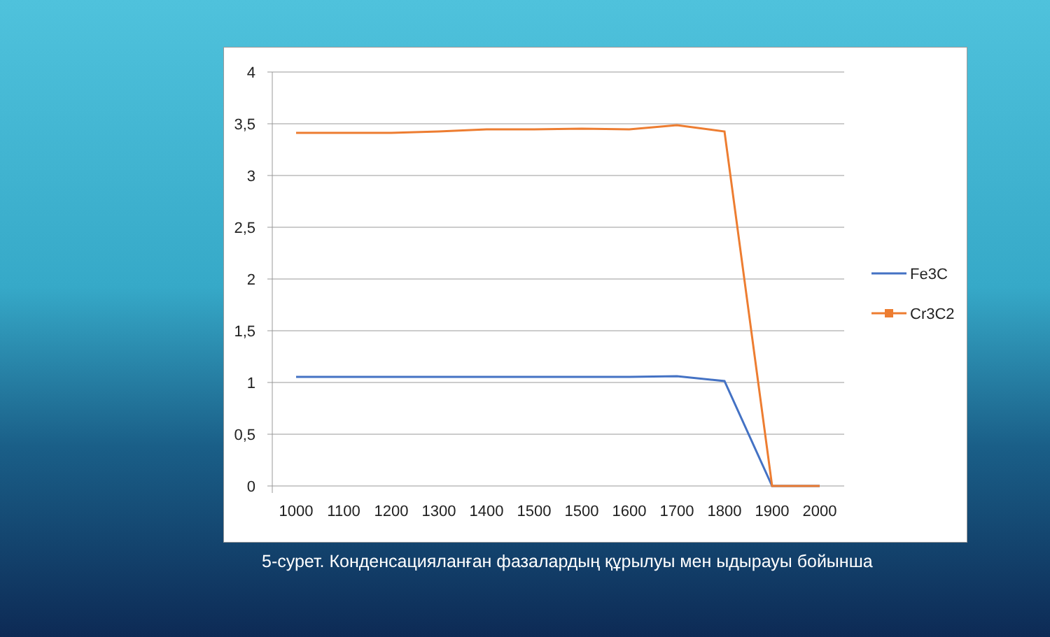4
3,5
3
2,5
2
1,5
1
0,5
0
1000
1100
1200
1300
1400
1500
1500
1600
1700
1800
1900
2000
Fe3C
Cr3C2
5-сурет. Конденсацияланған фазалардың құрылуы мен ыдырауы бойынша